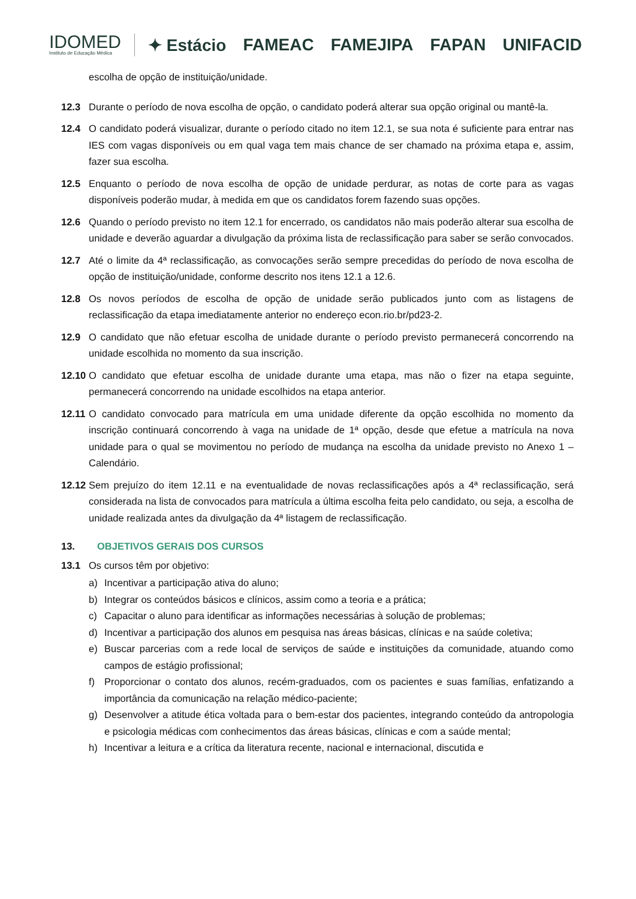IDOMED
Instituto de Educação Médica
✦ Estácio FAMEAC FAMEJIPA FAPAN UNIFACID
escolha de opção de instituição/unidade.
12.3 Durante o período de nova escolha de opção, o candidato poderá alterar sua opção original ou mantê-la.
12.4 O candidato poderá visualizar, durante o período citado no item 12.1, se sua nota é suficiente para entrar nas IES com vagas disponíveis ou em qual vaga tem mais chance de ser chamado na próxima etapa e, assim, fazer sua escolha.
12.5 Enquanto o período de nova escolha de opção de unidade perdurar, as notas de corte para as vagas disponíveis poderão mudar, à medida em que os candidatos forem fazendo suas opções.
12.6 Quando o período previsto no item 12.1 for encerrado, os candidatos não mais poderão alterar sua escolha de unidade e deverão aguardar a divulgação da próxima lista de reclassificação para saber se serão convocados.
12.7 Até o limite da 4ª reclassificação, as convocações serão sempre precedidas do período de nova escolha de opção de instituição/unidade, conforme descrito nos itens 12.1 a 12.6.
12.8 Os novos períodos de escolha de opção de unidade serão publicados junto com as listagens de reclassificação da etapa imediatamente anterior no endereço econ.rio.br/pd23-2.
12.9 O candidato que não efetuar escolha de unidade durante o período previsto permanecerá concorrendo na unidade escolhida no momento da sua inscrição.
12.10
O candidato que efetuar escolha de unidade durante uma etapa, mas não o fizer na etapa seguinte, permanecerá concorrendo na unidade escolhidos na etapa anterior.
12.11
O candidato convocado para matrícula em uma unidade diferente da opção escolhida no momento da inscrição continuará concorrendo à vaga na unidade de 1ª opção, desde que efetue a matrícula na nova unidade para o qual se movimentou no período de mudança na escolha da unidade previsto no Anexo 1 – Calendário.
12.12
Sem prejuízo do item 12.11 e na eventualidade de novas reclassificações após a 4ª reclassificação, será considerada na lista de convocados para matrícula a última escolha feita pelo candidato, ou seja, a escolha de unidade realizada antes da divulgação da 4ª listagem de reclassificação.
13. OBJETIVOS GERAIS DOS CURSOS
13.1 Os cursos têm por objetivo:
a) Incentivar a participação ativa do aluno;
b) Integrar os conteúdos básicos e clínicos, assim como a teoria e a prática;
c) Capacitar o aluno para identificar as informações necessárias à solução de problemas;
d) Incentivar a participação dos alunos em pesquisa nas áreas básicas, clínicas e na saúde coletiva;
e) Buscar parcerias com a rede local de serviços de saúde e instituições da comunidade, atuando como campos de estágio profissional;
f) Proporcionar o contato dos alunos, recém-graduados, com os pacientes e suas famílias, enfatizando a importância da comunicação na relação médico-paciente;
g) Desenvolver a atitude ética voltada para o bem-estar dos pacientes, integrando conteúdo da antropologia e psicologia médicas com conhecimentos das áreas básicas, clínicas e com a saúde mental;
h) Incentivar a leitura e a crítica da literatura recente, nacional e internacional, discutida e